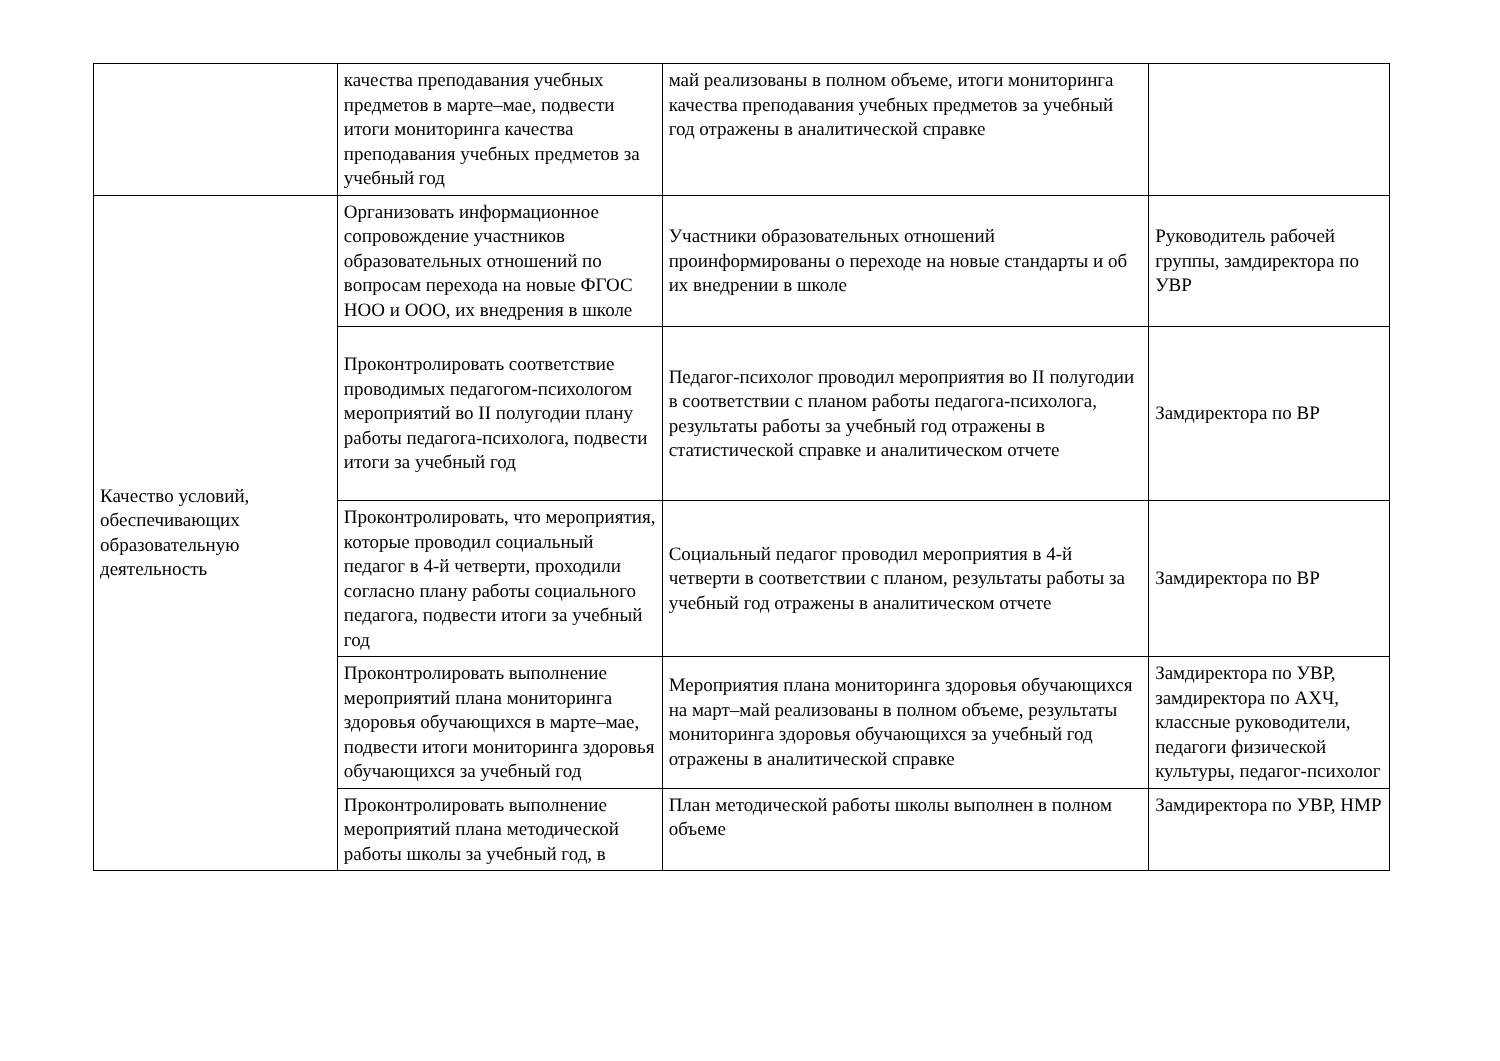| | качества преподавания учебных предметов в марте–мае, подвести итоги мониторинга качества преподавания учебных предметов за учебный год | май реализованы в полном объеме, итоги мониторинга качества преподавания учебных предметов за учебный год отражены в аналитической справке | |
| Качество условий, обеспечивающих образовательную деятельность | Организовать информационное сопровождение участников образовательных отношений по вопросам перехода на новые ФГОС НОО и ООО, их внедрения в школе | Участники образовательных отношений проинформированы о переходе на новые стандарты и об их внедрении в школе | Руководитель рабочей группы, замдиректора по УВР |
| | Проконтролировать соответствие проводимых педагогом-психологом мероприятий во II полугодии плану работы педагога-психолога, подвести итоги за учебный год | Педагог-психолог проводил мероприятия во II полугодии в соответствии с планом работы педагога-психолога, результаты работы за учебный год отражены в статистической справке и аналитическом отчете | Замдиректора по ВР |
| | Проконтролировать, что мероприятия, которые проводил социальный педагог в 4-й четверти, проходили согласно плану работы социального педагога, подвести итоги за учебный год | Социальный педагог проводил мероприятия в 4-й четверти в соответствии с планом, результаты работы за учебный год отражены в аналитическом отчете | Замдиректора по ВР |
| | Проконтролировать выполнение мероприятий плана мониторинга здоровья обучающихся в марте–мае, подвести итоги мониторинга здоровья обучающихся за учебный год | Мероприятия плана мониторинга здоровья обучающихся на март–май реализованы в полном объеме, результаты мониторинга здоровья обучающихся за учебный год отражены в аналитической справке | Замдиректора по УВР, замдиректора по АХЧ, классные руководители, педагоги физической культуры, педагог-психолог |
| | Проконтролировать выполнение мероприятий плана методической работы школы за учебный год, в | План методической работы школы выполнен в полном объеме | Замдиректора по УВР, НМР |